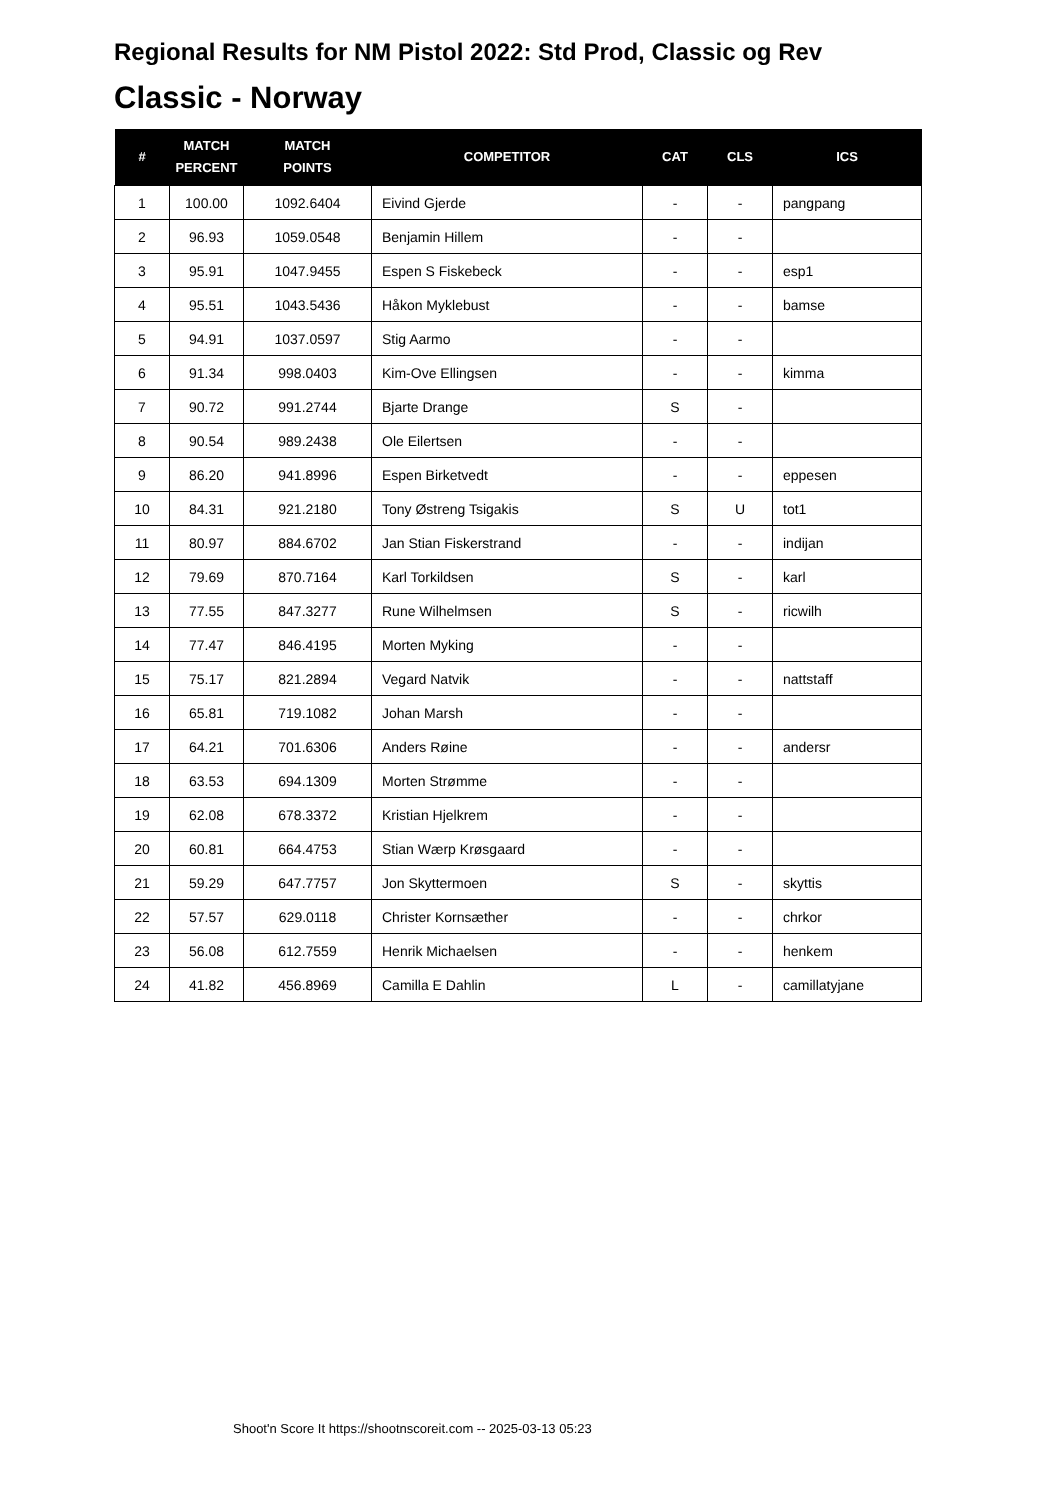Regional Results for NM Pistol 2022: Std Prod, Classic og Rev
Classic - Norway
| # | MATCH PERCENT | MATCH POINTS | COMPETITOR | CAT | CLS | ICS |
| --- | --- | --- | --- | --- | --- | --- |
| 1 | 100.00 | 1092.6404 | Eivind Gjerde | - | - | pangpang |
| 2 | 96.93 | 1059.0548 | Benjamin Hillem | - | - | |
| 3 | 95.91 | 1047.9455 | Espen S Fiskebeck | - | - | esp1 |
| 4 | 95.51 | 1043.5436 | Håkon Myklebust | - | - | bamse |
| 5 | 94.91 | 1037.0597 | Stig Aarmo | - | - | |
| 6 | 91.34 | 998.0403 | Kim-Ove Ellingsen | - | - | kimma |
| 7 | 90.72 | 991.2744 | Bjarte Drange | S | - | |
| 8 | 90.54 | 989.2438 | Ole Eilertsen | - | - | |
| 9 | 86.20 | 941.8996 | Espen Birketvedt | - | - | eppesen |
| 10 | 84.31 | 921.2180 | Tony Østreng Tsigakis | S | U | tot1 |
| 11 | 80.97 | 884.6702 | Jan Stian Fiskerstrand | - | - | indijan |
| 12 | 79.69 | 870.7164 | Karl Torkildsen | S | - | karl |
| 13 | 77.55 | 847.3277 | Rune Wilhelmsen | S | - | ricwilh |
| 14 | 77.47 | 846.4195 | Morten Myking | - | - | |
| 15 | 75.17 | 821.2894 | Vegard Natvik | - | - | nattstaff |
| 16 | 65.81 | 719.1082 | Johan Marsh | - | - | |
| 17 | 64.21 | 701.6306 | Anders Røine | - | - | andersr |
| 18 | 63.53 | 694.1309 | Morten Strømme | - | - | |
| 19 | 62.08 | 678.3372 | Kristian Hjelkrem | - | - | |
| 20 | 60.81 | 664.4753 | Stian Wærp Krøsgaard | - | - | |
| 21 | 59.29 | 647.7757 | Jon Skyttermoen | S | - | skyttis |
| 22 | 57.57 | 629.0118 | Christer Kornsæther | - | - | chrkor |
| 23 | 56.08 | 612.7559 | Henrik Michaelsen | - | - | henkem |
| 24 | 41.82 | 456.8969 | Camilla E Dahlin | L | - | camillatyjane |
Shoot'n Score It https://shootnscoreit.com -- 2025-03-13 05:23